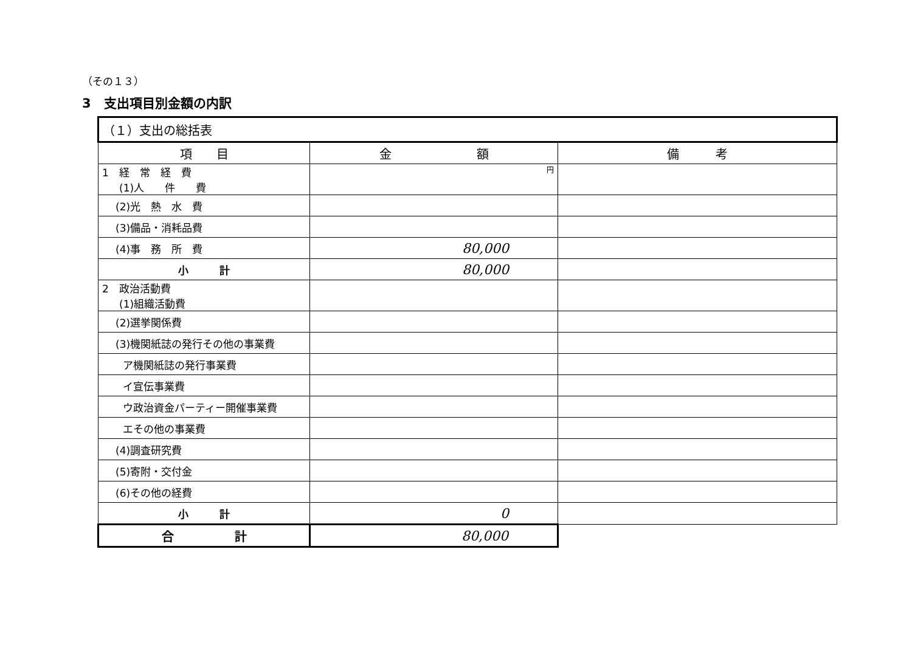（その１３）
3　支出項目別金額の内訳
| （１）支出の総括表 | | |
| 項 目 | 金 額 | 備 考 |
| 1 経 常 経 費 (1)人 件 費 | 円 | |
| (2)光 熱 水 費 | | |
| (3)備品・消耗品費 | | |
| (4)事 務 所 費 | 80,000 | |
| 小 計 | 80,000 | |
| 2 政治活動費 (1)組織活動費 | | |
| (2)選挙関係費 | | |
| (3)機関紙誌の発行その他の事業費 | | |
| ア機関紙誌の発行事業費 | | |
| イ宣伝事業費 | | |
| ウ政治資金パーティー開催事業費 | | |
| エその他の事業費 | | |
| (4)調査研究費 | | |
| (5)寄附・交付金 | | |
| (6)その他の経費 | | |
| 小 計 | 0 | |
| 合 計 | 80,000 | |